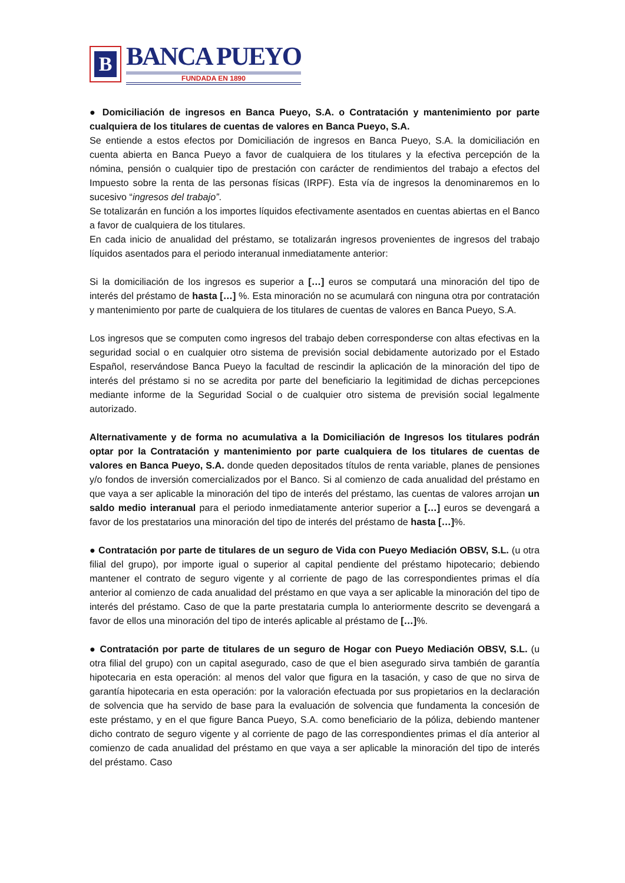B
BANCA PUEYO
FUNDADA EN 1890
● Domiciliación de ingresos en Banca Pueyo, S.A. o Contratación y mantenimiento por parte cualquiera de los titulares de cuentas de valores en Banca Pueyo, S.A.
Se entiende a estos efectos por Domiciliación de ingresos en Banca Pueyo, S.A. la domiciliación en cuenta abierta en Banca Pueyo a favor de cualquiera de los titulares y la efectiva percepción de la nómina, pensión o cualquier tipo de prestación con carácter de rendimientos del trabajo a efectos del Impuesto sobre la renta de las personas físicas (IRPF). Esta vía de ingresos la denominaremos en lo sucesivo “ingresos del trabajo”.
Se totalizarán en función a los importes líquidos efectivamente asentados en cuentas abiertas en el Banco a favor de cualquiera de los titulares.
En cada inicio de anualidad del préstamo, se totalizarán ingresos provenientes de ingresos del trabajo líquidos asentados para el periodo interanual inmediatamente anterior:
Si la domiciliación de los ingresos es superior a […] euros se computará una minoración del tipo de interés del préstamo de hasta […] %. Esta minoración no se acumulará con ninguna otra por contratación y mantenimiento por parte de cualquiera de los titulares de cuentas de valores en Banca Pueyo, S.A.
Los ingresos que se computen como ingresos del trabajo deben corresponderse con altas efectivas en la seguridad social o en cualquier otro sistema de previsión social debidamente autorizado por el Estado Español, reservándose Banca Pueyo la facultad de rescindir la aplicación de la minoración del tipo de interés del préstamo si no se acredita por parte del beneficiario la legitimidad de dichas percepciones mediante informe de la Seguridad Social o de cualquier otro sistema de previsión social legalmente autorizado.
Alternativamente y de forma no acumulativa a la Domiciliación de Ingresos los titulares podrán optar por la Contratación y mantenimiento por parte cualquiera de los titulares de cuentas de valores en Banca Pueyo, S.A. donde queden depositados títulos de renta variable, planes de pensiones y/o fondos de inversión comercializados por el Banco. Si al comienzo de cada anualidad del préstamo en que vaya a ser aplicable la minoración del tipo de interés del préstamo, las cuentas de valores arrojan un saldo medio interanual para el periodo inmediatamente anterior superior a […] euros se devengará a favor de los prestatarios una minoración del tipo de interés del préstamo de hasta […]%.
● Contratación por parte de titulares de un seguro de Vida con Pueyo Mediación OBSV, S.L. (u otra filial del grupo), por importe igual o superior al capital pendiente del préstamo hipotecario; debiendo mantener el contrato de seguro vigente y al corriente de pago de las correspondientes primas el día anterior al comienzo de cada anualidad del préstamo en que vaya a ser aplicable la minoración del tipo de interés del préstamo. Caso de que la parte prestataria cumpla lo anteriormente descrito se devengará a favor de ellos una minoración del tipo de interés aplicable al préstamo de […]%.
● Contratación por parte de titulares de un seguro de Hogar con Pueyo Mediación OBSV, S.L. (u otra filial del grupo) con un capital asegurado, caso de que el bien asegurado sirva también de garantía hipotecaria en esta operación: al menos del valor que figura en la tasación, y caso de que no sirva de garantía hipotecaria en esta operación: por la valoración efectuada por sus propietarios en la declaración de solvencia que ha servido de base para la evaluación de solvencia que fundamenta la concesión de este préstamo, y en el que figure Banca Pueyo, S.A. como beneficiario de la póliza, debiendo mantener dicho contrato de seguro vigente y al corriente de pago de las correspondientes primas el día anterior al comienzo de cada anualidad del préstamo en que vaya a ser aplicable la minoración del tipo de interés del préstamo. Caso